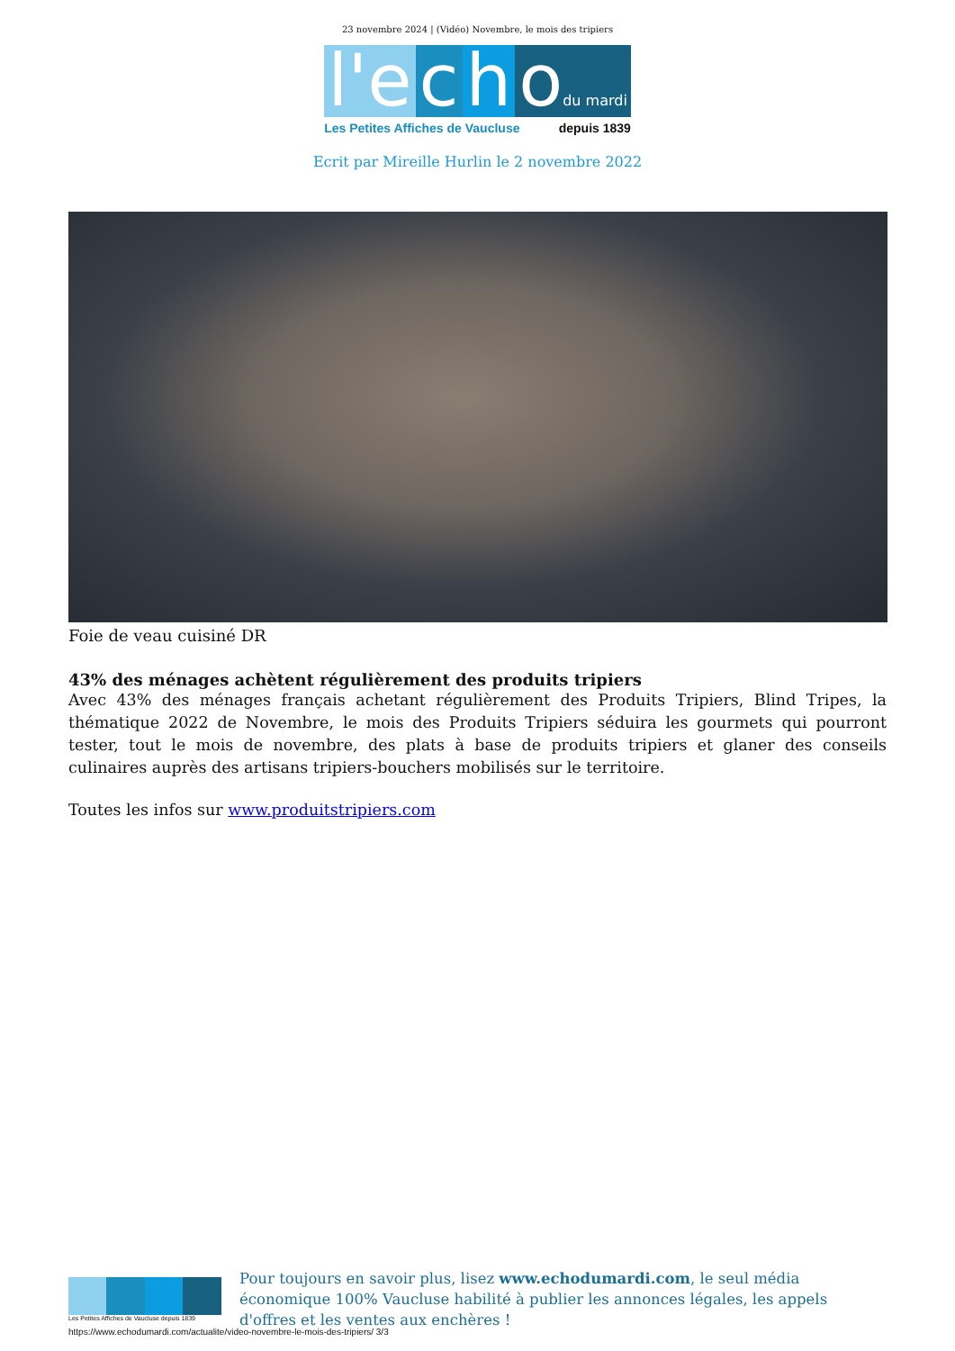23 novembre 2024 | (Vidéo) Novembre, le mois des tripiers
l'e c h odu mardi
Les Petites Affiches de Vaucluse depuis 1839
Ecrit par Mireille Hurlin le 2 novembre 2022
Foie de veau cuisiné DR
43% des ménages achètent régulièrement des produits tripiers
Avec 43% des ménages français achetant régulièrement des Produits Tripiers, Blind Tripes, la thématique 2022 de Novembre, le mois des Produits Tripiers séduira les gourmets qui pourront tester, tout le mois de novembre, des plats à base de produits tripiers et glaner des conseils culinaires auprès des artisans tripiers-bouchers mobilisés sur le territoire.
Toutes les infos sur www.produitstripiers.com
Les Petites Affiches de Vaucluse depuis 1839
Pour toujours en savoir plus, lisez www.echodumardi.com, le seul média économique 100% Vaucluse habilité à publier les annonces légales, les appels d'offres et les ventes aux enchères !
https://www.echodumardi.com/actualite/video-novembre-le-mois-des-tripiers/ 3/3